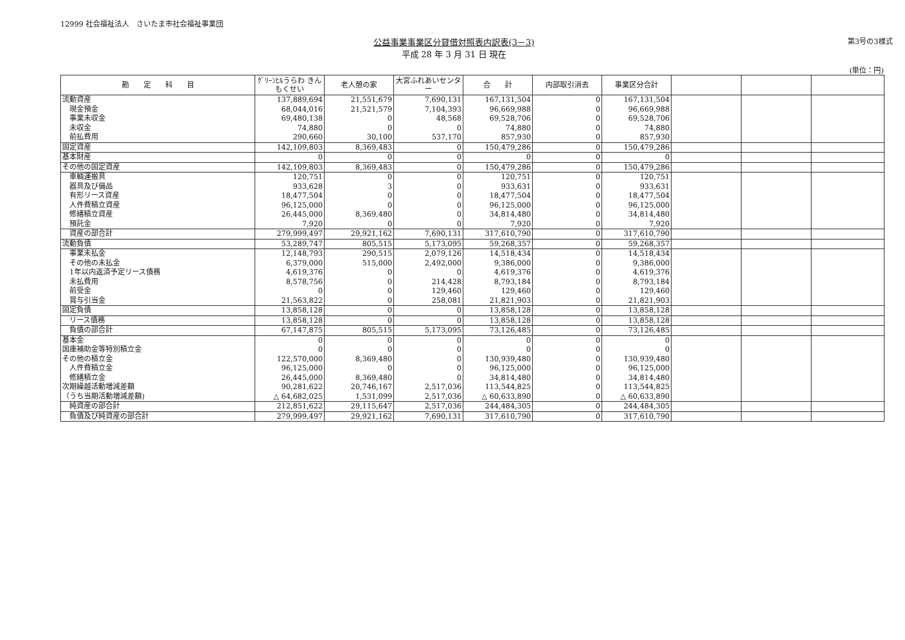12999 社会福祉法人　さいたま市社会福祉事業団
公益事業事業区分貸借対照表内訳表(3－3)
平成 28 年 3 月 31 日 現在
第3号の3様式
(単位：円)
| 勘 定 科 目 | ｸﾞﾘｰﾝﾋﾙうらわ きんもくせい | 老人憩の家 | 大宮ふれあいセンター | 合 計 | 内部取引消去 | 事業区分合計 | | | |
| --- | --- | --- | --- | --- | --- | --- | --- | --- | --- |
| 流動資産 | 137,889,694 | 21,551,679 | 7,690,131 | 167,131,504 | 0 | 167,131,504 | | | |
| 現金預金 | 68,044,016 | 21,521,579 | 7,104,393 | 96,669,988 | 0 | 96,669,988 | | | |
| 事業未収金 | 69,480,138 | 0 | 48,568 | 69,528,706 | 0 | 69,528,706 | | | |
| 未収金 | 74,880 | 0 | 0 | 74,880 | 0 | 74,880 | | | |
| 前払費用 | 290,660 | 30,100 | 537,170 | 857,930 | 0 | 857,930 | | | |
| 固定資産 | 142,109,803 | 8,369,483 | 0 | 150,479,286 | 0 | 150,479,286 | | | |
| 基本財産 | 0 | 0 | 0 | 0 | 0 | 0 | | | |
| その他の固定資産 | 142,109,803 | 8,369,483 | 0 | 150,479,286 | 0 | 150,479,286 | | | |
| 車輌運搬具 | 120,751 | 0 | 0 | 120,751 | 0 | 120,751 | | | |
| 器具及び備品 | 933,628 | 3 | 0 | 933,631 | 0 | 933,631 | | | |
| 有形リース資産 | 18,477,504 | 0 | 0 | 18,477,504 | 0 | 18,477,504 | | | |
| 人件費積立資産 | 96,125,000 | 0 | 0 | 96,125,000 | 0 | 96,125,000 | | | |
| 修繕積立資産 | 26,445,000 | 8,369,480 | 0 | 34,814,480 | 0 | 34,814,480 | | | |
| 預託金 | 7,920 | 0 | 0 | 7,920 | 0 | 7,920 | | | |
| 資産の部合計 | 279,999,497 | 29,921,162 | 7,690,131 | 317,610,790 | 0 | 317,610,790 | | | |
| 流動負債 | 53,289,747 | 805,515 | 5,173,095 | 59,268,357 | 0 | 59,268,357 | | | |
| 事業未払金 | 12,148,793 | 290,515 | 2,079,126 | 14,518,434 | 0 | 14,518,434 | | | |
| その他の未払金 | 6,379,000 | 515,000 | 2,492,000 | 9,386,000 | 0 | 9,386,000 | | | |
| 1年以内返済予定リース債務 | 4,619,376 | 0 | 0 | 4,619,376 | 0 | 4,619,376 | | | |
| 未払費用 | 8,578,756 | 0 | 214,428 | 8,793,184 | 0 | 8,793,184 | | | |
| 前受金 | 0 | 0 | 129,460 | 129,460 | 0 | 129,460 | | | |
| 賞与引当金 | 21,563,822 | 0 | 258,081 | 21,821,903 | 0 | 21,821,903 | | | |
| 固定負債 | 13,858,128 | 0 | 0 | 13,858,128 | 0 | 13,858,128 | | | |
| リース債務 | 13,858,128 | 0 | 0 | 13,858,128 | 0 | 13,858,128 | | | |
| 負債の部合計 | 67,147,875 | 805,515 | 5,173,095 | 73,126,485 | 0 | 73,126,485 | | | |
| 基本金 | 0 | 0 | 0 | 0 | 0 | 0 | | | |
| 国庫補助金等特別積立金 | 0 | 0 | 0 | 0 | 0 | 0 | | | |
| その他の積立金 | 122,570,000 | 8,369,480 | 0 | 130,939,480 | 0 | 130,939,480 | | | |
| 人件費積立金 | 96,125,000 | 0 | 0 | 96,125,000 | 0 | 96,125,000 | | | |
| 修繕積立金 | 26,445,000 | 8,369,480 | 0 | 34,814,480 | 0 | 34,814,480 | | | |
| 次期繰越活動増減差額 | 90,281,622 | 20,746,167 | 2,517,036 | 113,544,825 | 0 | 113,544,825 | | | |
| （うち当期活動増減差額) | △ 64,682,025 | 1,531,099 | 2,517,036 | △ 60,633,890 | 0 | △ 60,633,890 | | | |
| 純資産の部合計 | 212,851,622 | 29,115,647 | 2,517,036 | 244,484,305 | 0 | 244,484,305 | | | |
| 負債及び純資産の部合計 | 279,999,497 | 29,921,162 | 7,690,131 | 317,610,790 | 0 | 317,610,790 | | | |